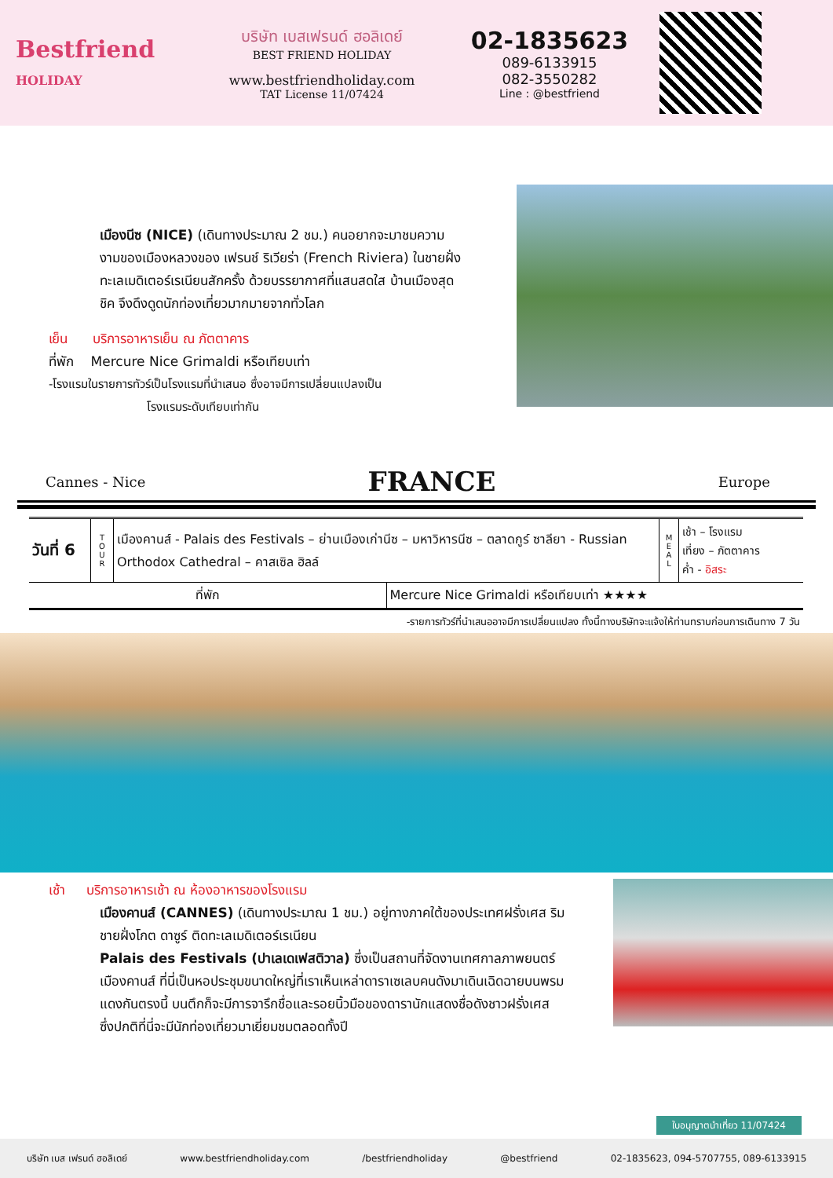Bestfriend
HOLIDAY
บริษัท เบสเฟรนด์ ฮอลิเดย์
BEST FRIEND HOLIDAY
www.bestfriendholiday.com
TAT License 11/07424
02-1835623
089-6133915
082-3550282
Line : @bestfriend
เมืองนีซ (NICE) (เดินทางประมาณ 2 ชม.) คนอยากจะมาชมความงามของเมืองหลวงของ เฟรนช์ ริเวียร่า (French Riviera) ในชายฝั่งทะเลเมดิเตอร์เรเนียนสักครั้ง ด้วยบรรยากาศที่แสนสดใส บ้านเมืองสุดชิค จึงดึงดูดนักท่องเที่ยวมากมายจากทั่วโลก
เย็น บริการอาหารเย็น ณ ภัตตาคาร
ที่พัก Mercure Nice Grimaldi หรือเทียบเท่า
-โรงแรมในรายการทัวร์เป็นโรงแรมที่นำเสนอ ซึ่งอาจมีการเปลี่ยนแปลงเป็น
โรงแรมระดับเทียบเท่ากัน
Cannes - Nice FRANCE Europe
| วันที่ 6 | T O U R | เมืองคานส์ - Palais des Festivals – ย่านเมืองเก่านีซ – มหาวิหารนีซ – ตลาดกูร์ ซาลียา - Russian Orthodox Cathedral – คาสเซิล ฮิลล์ | | M E A L | เช้า – โรงแรม เที่ยง – ภัตตาคาร ค่ำ - อิสระ |
| ที่พัก | | | Mercure Nice Grimaldi หรือเทียบเท่า ★★★★ | | |
-รายการทัวร์ที่นำเสนออาจมีการเปลี่ยนแปลง ทั้งนี้ทางบริษัทจะแจ้งให้ท่านทราบก่อนการเดินทาง 7 วัน
เช้า บริการอาหารเช้า ณ ห้องอาหารของโรงแรม
เมืองคานส์ (CANNES) (เดินทางประมาณ 1 ชม.) อยู่ทางภาคใต้ของประเทศฝรั่งเศส ริมชายฝั่งโกต ดาซูร์ ติดทะเลเมดิเตอร์เรเนียน
Palais des Festivals (ปาเลเดเฟสติวาล) ซึ่งเป็นสถานที่จัดงานเทศกาลภาพยนตร์เมืองคานส์ ที่นี่เป็นหอประชุมขนาดใหญ่ที่เราเห็นเหล่าดาราเซเลบคนดังมาเดินเฉิดฉายบนพรมแดงกันตรงนี้ บนตึกก็จะมีการจารึกชื่อและรอยนิ้วมือของดารานักแสดงชื่อดังชาวฝรั่งเศส ซึ่งปกติที่นี่จะมีนักท่องเที่ยวมาเยี่ยมชมตลอดทั้งปี
ใบอนุญาตนำเที่ยว 11/07424
บริษัท เบส เฟรนด์ ฮอลิเดย์ www.bestfriendholiday.com /bestfriendholiday @bestfriend 02-1835623, 094-5707755, 089-6133915